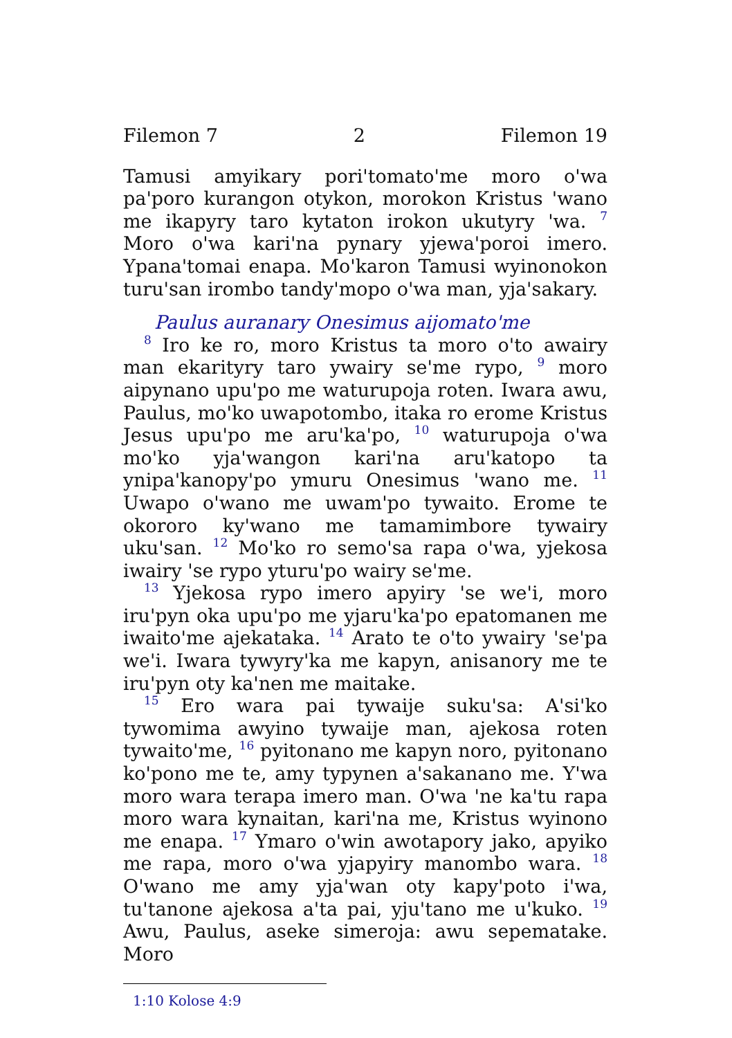Filemon 7 2 Filemon 19
Tamusi amyikary pori'tomato'me moro o'wa pa'poro kurangon otykon, morokon Kristus 'wano me ikapyry taro kytaton irokon ukutyry 'wa. <sup>7</sup> Moro o'wa kari'na pynary yjewa'poroi imero. Ypana'tomai enapa. Mo'karon Tamusi wyinonokon turu'san irombo tandy'mopo o'wa man, yja'sakary.
Paulus auranary Onesimus aijomato'me
<sup>8</sup> Iro ke ro, moro Kristus ta moro o'to awairy man ekarityry taro ywairy se'me rypo, <sup>9</sup> moro aipynano upu'po me waturupoja roten. Iwara awu, Paulus, mo'ko uwapotombo, itaka ro erome Kristus Jesus upu'po me aru'ka'po, <sup>10</sup> waturupoja o'wa mo'ko yja'wangon kari'na aru'katopo ta ynipa'kanopy'po ymuru Onesimus 'wano me. <sup>11</sup> Uwapo o'wano me uwam'po tywaito. Erome te okororo ky'wano me tamamimbore tywairy uku'san. <sup>12</sup> Mo'ko ro semo'sa rapa o'wa, yjekosa iwairy 'se rypo yturu'po wairy se'me.
<sup>13</sup> Yjekosa rypo imero apyiry 'se we'i, moro iru'pyn oka upu'po me yjaru'ka'po epatomanen me iwaito'me ajekataka. <sup>14</sup> Arato te o'to ywairy 'se'pa we'i. Iwara tywyry'ka me kapyn, anisanory me te iru'pyn oty ka'nen me maitake.
<sup>15</sup> Ero wara pai tywaije suku'sa: A'si'ko tywomima awyino tywaije man, ajekosa roten tywaito'me, <sup>16</sup> pyitonano me kapyn noro, pyitonano ko'pono me te, amy typynen a'sakanano me. Y'wa moro wara terapa imero man. O'wa 'ne ka'tu rapa moro wara kynaitan, kari'na me, Kristus wyinono me enapa. <sup>17</sup> Ymaro o'win awotapory jako, apyiko me rapa, moro o'wa yjapyiry manombo wara. <sup>18</sup> O'wano me amy yja'wan oty kapy'poto i'wa, tu'tanone ajekosa a'ta pai, yju'tano me u'kuko. <sup>19</sup> Awu, Paulus, aseke simeroja: awu sepematake. Moro
1:10 Kolose 4:9